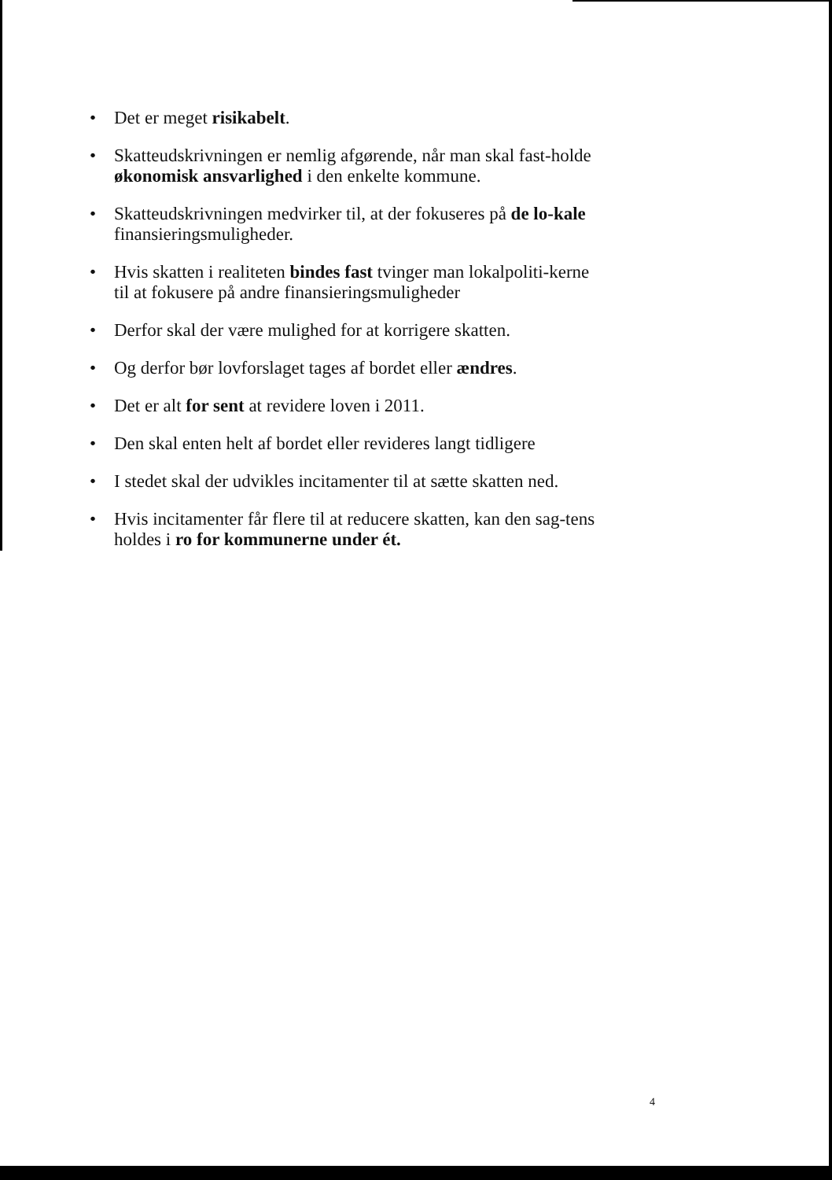• Det er meget risikabelt.
• Skatteudskrivningen er nemlig afgørende, når man skal fast-holde økonomisk ansvarlighed i den enkelte kommune.
• Skatteudskrivningen medvirker til, at der fokuseres på de lo-kale finansieringsmuligheder.
• Hvis skatten i realiteten bindes fast tvinger man lokalpoliti-kerne til at fokusere på andre finansieringsmuligheder
• Derfor skal der være mulighed for at korrigere skatten.
• Og derfor bør lovforslaget tages af bordet eller ændres.
• Det er alt for sent at revidere loven i 2011.
• Den skal enten helt af bordet eller revideres langt tidligere
• I stedet skal der udvikles incitamenter til at sætte skatten ned.
• Hvis incitamenter får flere til at reducere skatten, kan den sag-tens holdes i ro for kommunerne under ét.
4